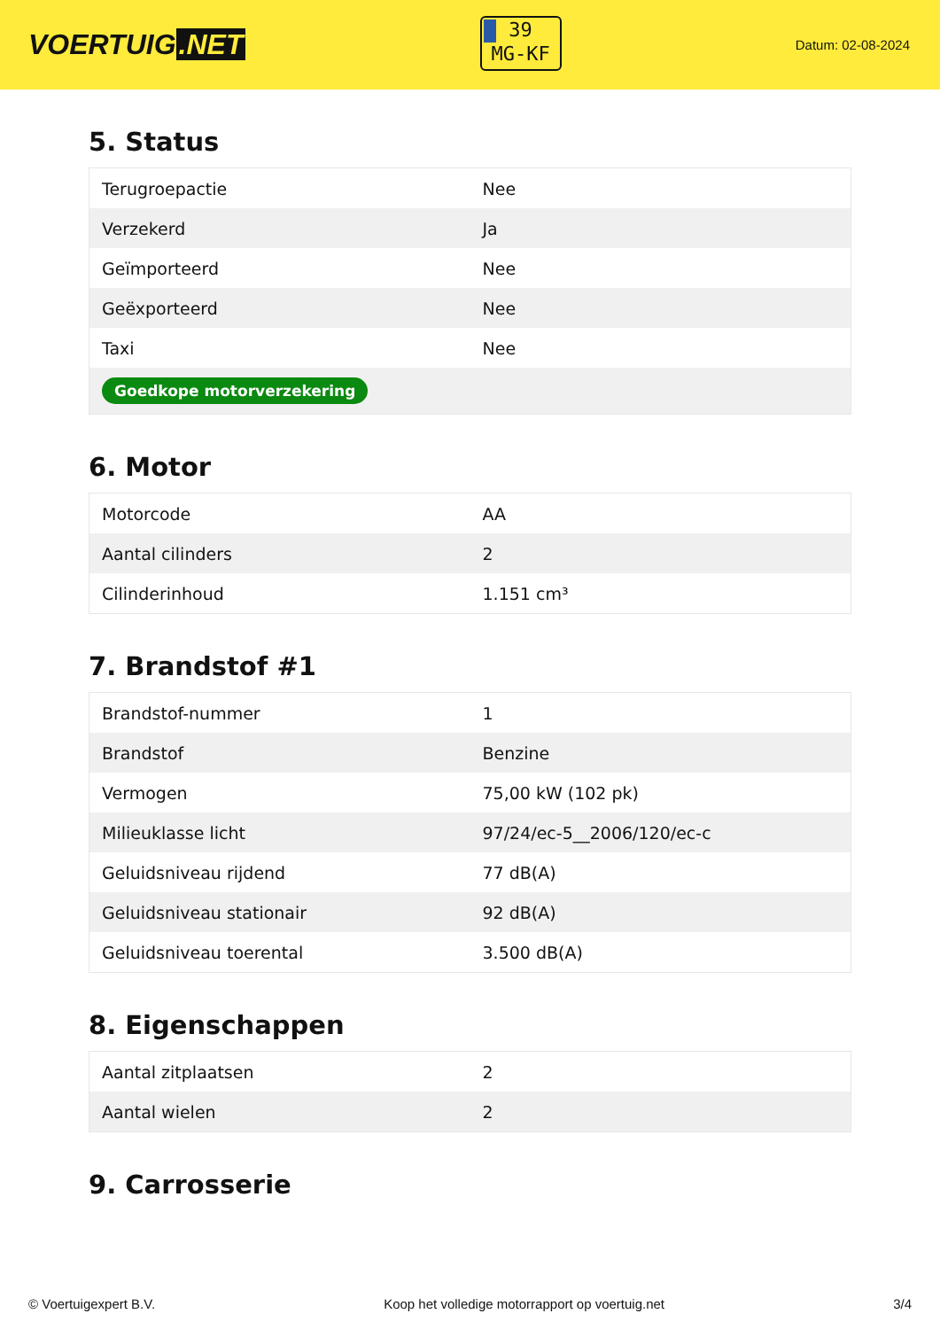VOERTUIG.NET
39
MG-KF
Datum: 02-08-2024
5. Status
| Terugroepactie | Nee |
| Verzekerd | Ja |
| Geïmporteerd | Nee |
| Geëxporteerd | Nee |
| Taxi | Nee |
| Goedkope motorverzekering | |
6. Motor
| Motorcode | AA |
| Aantal cilinders | 2 |
| Cilinderinhoud | 1.151 cm³ |
7. Brandstof #1
| Brandstof-nummer | 1 |
| Brandstof | Benzine |
| Vermogen | 75,00 kW (102 pk) |
| Milieuklasse licht | 97/24/ec-5__2006/120/ec-c |
| Geluidsniveau rijdend | 77 dB(A) |
| Geluidsniveau stationair | 92 dB(A) |
| Geluidsniveau toerental | 3.500 dB(A) |
8. Eigenschappen
| Aantal zitplaatsen | 2 |
| Aantal wielen | 2 |
9. Carrosserie
© Voertuigexpert B.V. Koop het volledige motorrapport op voertuig.net 3/4